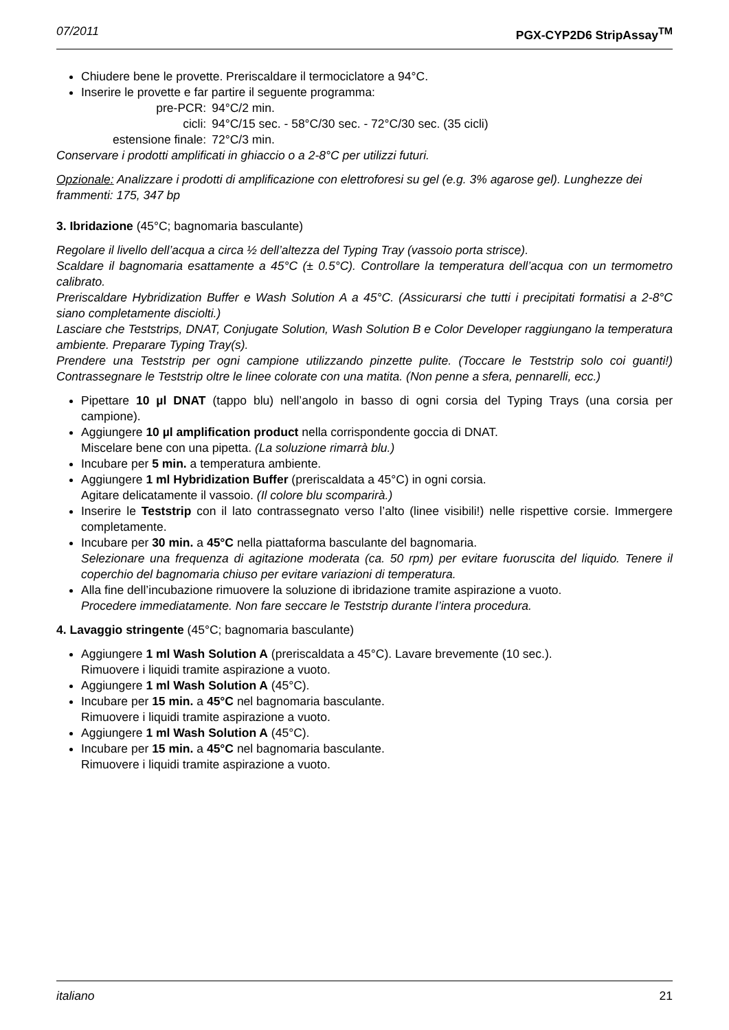07/2011 PGX-CYP2D6 StripAssay<sup>TM</sup>
Chiudere bene le provette. Preriscaldare il termociclatore a 94°C.
Inserire le provette e far partire il seguente programma:
| pre-PCR: | 94°C/2 min. |
| cicli: | 94°C/15 sec. - 58°C/30 sec. - 72°C/30 sec. (35 cicli) |
| estensione finale: | 72°C/3 min. |
Conservare i prodotti amplificati in ghiaccio o a 2-8°C per utilizzi futuri.
Opzionale: Analizzare i prodotti di amplificazione con elettroforesi su gel (e.g. 3% agarose gel). Lunghezze dei frammenti: 175, 347 bp
3. Ibridazione (45°C; bagnomaria basculante)
Regolare il livello dell’acqua a circa ½ dell’altezza del Typing Tray (vassoio porta strisce).
Scaldare il bagnomaria esattamente a 45°C (± 0.5°C). Controllare la temperatura dell’acqua con un termometro calibrato.
Preriscaldare Hybridization Buffer e Wash Solution A a 45°C. (Assicurarsi che tutti i precipitati formatisi a 2-8°C siano completamente disciolti.)
Lasciare che Teststrips, DNAT, Conjugate Solution, Wash Solution B e Color Developer raggiungano la temperatura ambiente. Preparare Typing Tray(s).
Prendere una Teststrip per ogni campione utilizzando pinzette pulite. (Toccare le Teststrip solo coi guanti!) Contrassegnare le Teststrip oltre le linee colorate con una matita. (Non penne a sfera, pennarelli, ecc.)
Pipettare 10 µl DNAT (tappo blu) nell’angolo in basso di ogni corsia del Typing Trays (una corsia per campione).
Aggiungere 10 µl amplification product nella corrispondente goccia di DNAT.
Miscelare bene con una pipetta. (La soluzione rimarrà blu.)
Incubare per 5 min. a temperatura ambiente.
Aggiungere 1 ml Hybridization Buffer (preriscaldata a 45°C) in ogni corsia.
Agitare delicatamente il vassoio. (Il colore blu scomparirà.)
Inserire le Teststrip con il lato contrassegnato verso l’alto (linee visibili!) nelle rispettive corsie. Immergere completamente.
Incubare per 30 min. a 45°C nella piattaforma basculante del bagnomaria.
Selezionare una frequenza di agitazione moderata (ca. 50 rpm) per evitare fuoruscita del liquido. Tenere il coperchio del bagnomaria chiuso per evitare variazioni di temperatura.
Alla fine dell’incubazione rimuovere la soluzione di ibridazione tramite aspirazione a vuoto.
Procedere immediatamente. Non fare seccare le Teststrip durante l’intera procedura.
4. Lavaggio stringente (45°C; bagnomaria basculante)
Aggiungere 1 ml Wash Solution A (preriscaldata a 45°C). Lavare brevemente (10 sec.).
Rimuovere i liquidi tramite aspirazione a vuoto.
Aggiungere 1 ml Wash Solution A (45°C).
Incubare per 15 min. a 45°C nel bagnomaria basculante.
Rimuovere i liquidi tramite aspirazione a vuoto.
Aggiungere 1 ml Wash Solution A (45°C).
Incubare per 15 min. a 45°C nel bagnomaria basculante.
Rimuovere i liquidi tramite aspirazione a vuoto.
italiano 21